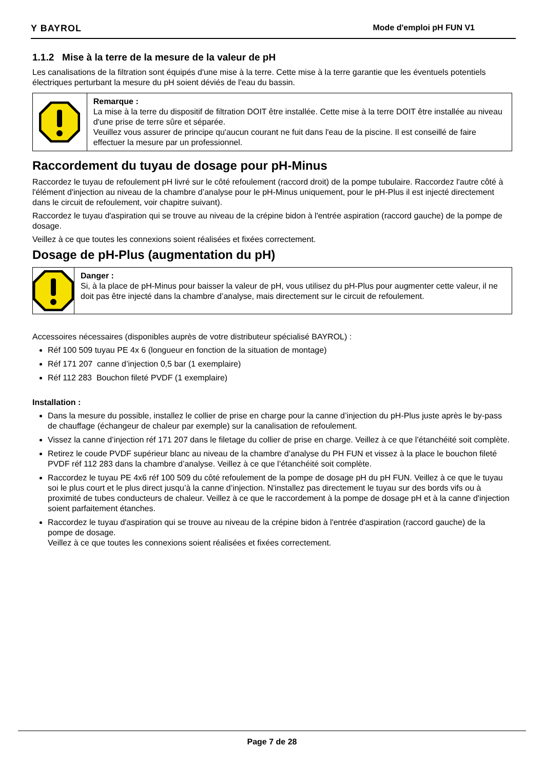Y BAYROL Mode d'emploi pH FUN V1
1.1.2 Mise à la terre de la mesure de la valeur de pH
Les canalisations de la filtration sont équipés d'une mise à la terre. Cette mise à la terre garantie que les éventuels potentiels électriques perturbant la mesure du pH soient déviés de l'eau du bassin.
Remarque :
La mise à la terre du dispositif de filtration DOIT être installée. Cette mise à la terre DOIT être installée au niveau d'une prise de terre sûre et séparée.
Veuillez vous assurer de principe qu'aucun courant ne fuit dans l'eau de la piscine. Il est conseillé de faire effectuer la mesure par un professionnel.
Raccordement du tuyau de dosage pour pH-Minus
Raccordez le tuyau de refoulement pH livré sur le côté refoulement (raccord droit) de la pompe tubulaire. Raccordez l'autre côté à l'élément d'injection au niveau de la chambre d’analyse pour le pH-Minus uniquement, pour le pH-Plus il est injecté directement dans le circuit de refoulement, voir chapitre suivant).
Raccordez le tuyau d'aspiration qui se trouve au niveau de la crépine bidon à l'entrée aspiration (raccord gauche) de la pompe de dosage.
Veillez à ce que toutes les connexions soient réalisées et fixées correctement.
Dosage de pH-Plus (augmentation du pH)
Danger :
Si, à la place de pH-Minus pour baisser la valeur de pH, vous utilisez du pH-Plus pour augmenter cette valeur, il ne doit pas être injecté dans la chambre d’analyse, mais directement sur le circuit de refoulement.
Accessoires nécessaires (disponibles auprès de votre distributeur spécialisé BAYROL) :
Réf 100 509 tuyau PE 4x 6 (longueur en fonction de la situation de montage)
Réf 171 207 canne d’injection 0,5 bar (1 exemplaire)
Réf 112 283 Bouchon fileté PVDF (1 exemplaire)
Installation :
Dans la mesure du possible, installez le collier de prise en charge pour la canne d’injection du pH-Plus juste après le by-pass de chauffage (échangeur de chaleur par exemple) sur la canalisation de refoulement.
Vissez la canne d’injection réf 171 207 dans le filetage du collier de prise en charge. Veillez à ce que l’étanchéité soit complète.
Retirez le coude PVDF supérieur blanc au niveau de la chambre d’analyse du PH FUN et vissez à la place le bouchon fileté PVDF réf 112 283 dans la chambre d’analyse. Veillez à ce que l’étanchéité soit complète.
Raccordez le tuyau PE 4x6 réf 100 509 du côté refoulement de la pompe de dosage pH du pH FUN. Veillez à ce que le tuyau soi le plus court et le plus direct jusqu’à la canne d’injection. N'installez pas directement le tuyau sur des bords vifs ou à proximité de tubes conducteurs de chaleur. Veillez à ce que le raccordement à la pompe de dosage pH et à la canne d'injection soient parfaitement étanches.
Raccordez le tuyau d'aspiration qui se trouve au niveau de la crépine bidon à l'entrée d'aspiration (raccord gauche) de la pompe de dosage.
Veillez à ce que toutes les connexions soient réalisées et fixées correctement.
Page 7 de 28